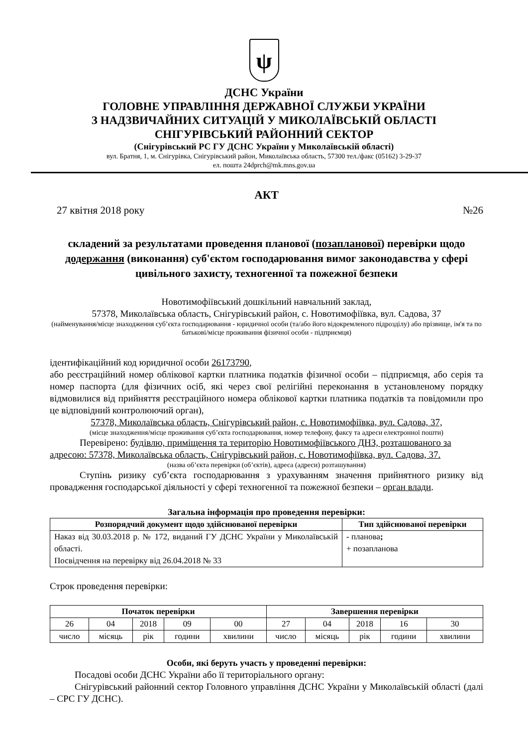ψ
ДСНС України
ГОЛОВНЕ УПРАВЛІННЯ ДЕРЖАВНОЇ СЛУЖБИ УКРАЇНИ
З НАДЗВИЧАЙНИХ СИТУАЦІЙ У МИКОЛАЇВСЬКІЙ ОБЛАСТІ
СНІГУРІВСЬКИЙ РАЙОННИЙ СЕКТОР
(Снігурівський РС ГУ ДСНС України у Миколаївській області)
вул. Братня, 1, м. Снігурівка, Снігурівський район, Миколаївська область, 57300 тел./факс (05162) 3-29-37
ел. пошта 24dprch@mk.mns.gov.ua
АКТ
27 квітня 2018 року №26
складений за результатами проведення планової (позапланової) перевірки щодо додержання (виконання) суб'єктом господарювання вимог законодавства у сфері цивільного захисту, техногенної та пожежної безпеки
Новотимофіївський дошкільний навчальний заклад,
57378, Миколаївська область, Снігурівський район, с. Новотимофіївка, вул. Садова, 37
(найменування/місце знаходження суб’єкта господарювання - юридичної особи (та/або його відокремленого підрозділу) або прізвище, ім'я та по батькові/місце проживання фізичної особи - підприємця)
ідентифікаційний код юридичної особи 26173790,
або реєстраційний номер облікової картки платника податків фізичної особи – підприємця, або серія та номер паспорта (для фізичних осіб, які через свої релігійні переконання в установленому порядку відмовилися від прийняття реєстраційного номера облікової картки платника податків та повідомили про це відповідний контролюючий орган),
57378, Миколаївська область, Снігурівський район, с. Новотимофіївка, вул. Садова, 37,
(місце знаходження/місце проживання суб’єкта господарювання, номер телефону, факсу та адреси електронної пошти)
Перевірено: будівлю, приміщення та територію Новотимофіївського ДНЗ, розташованого за адресою: 57378, Миколаївська область, Снігурівський район, с. Новотимофіївка, вул. Садова, 37.
(назва об’єкта перевірки (об’єктів), адреса (адреси) розташування)
Ступінь ризику суб’єкта господарювання з урахуванням значення прийнятного ризику від провадження господарської діяльності у сфері техногенної та пожежної безпеки – орган влади.
Загальна інформація про проведення перевірки:
| Розпорядчий документ щодо здійснюваної перевірки | Тип здійснюваної перевірки |
| --- | --- |
| Наказ від 30.03.2018 р. № 172, виданий ГУ ДСНС України у Миколаївській області. Посвідчення на перевірку від 26.04.2018 № 33 | - планова ; + позапланова |
Строк проведення перевірки:
| Початок перевірки | | | | | Завершення перевірки | | | | |
| --- | --- | --- | --- | --- | --- | --- | --- | --- | --- |
| 26 | 04 | 2018 | 09 | 00 | 27 | 04 | 2018 | 16 | 30 |
| число | місяць | рік | години | хвилини | число | місяць | рік | години | хвилини |
Особи, які беруть участь у проведенні перевірки:
Посадові особи ДСНС України або її територіального органу:
Снігурівський районний сектор Головного управління ДСНС України у Миколаївській області (далі – СРС ГУ ДСНС).